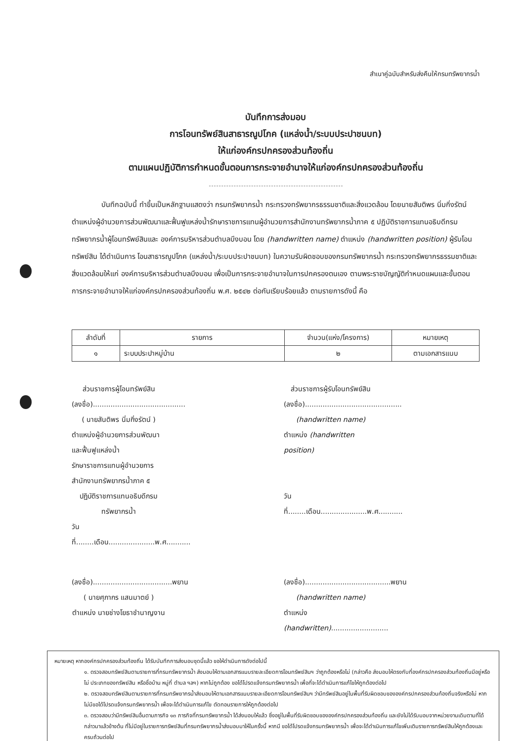สำเนาคู่ฉบับสำหรับส่งคืนให้กรมทรัพยากรน้ำ
บันทึกการส่งมอบ
การโอนทรัพย์สินสาธารณูปโภค (แหล่งน้ำ/ระบบประปาชนบท)
ให้แก่องค์กรปกครองส่วนท้องถิ่น
ตามแผนปฏิบัติการกำหนดขั้นตอนการกระจายอำนาจให้แก่องค์กรปกครองส่วนท้องถิ่น
บันทึกฉบับนี้ ทำขึ้นเป็นหลักฐานแสดงว่า กรมทรัพยากรน้ำ กระทรวงทรัพยากรธรรมชาติและสิ่งแวดล้อม โดยนายสันติพร นิ่มกิ่งรัตน์ ตำแหน่งผู้อำนวยการส่วนพัฒนาและฟื้นฟูแหล่งน้ำรักษาราชการแทนผู้อำนวยการสำนักงานทรัพยากรน้ำภาค ๕ ปฏิบัติราชการแทนอธิบดีกรมทรัพยากรน้ำผู้โอนทรัพย์สินและ องค์การบริหารส่วนตำบลบึงบอน โดย (handwritten name) ตำแหน่ง (handwritten position) ผู้รับโอนทรัพย์สิน ได้ดำเนินการ โอนสาธารณูปโภค (แหล่งน้ำ/ระบบประปาชนบท) ในความรับผิดชอบของกรมทรัพยากรน้ำ กระทรวงทรัพยากรธรรมชาติและสิ่งแวดล้อมให้แก่ องค์การบริหารส่วนตำบลบึงบอน เพื่อเป็นการกระจายอำนาจในการปกครองตนเอง ตามพระราชบัญญัติกำหนดแผนและขั้นตอนการกระจายอำนาจให้แก่องค์กรปกครองส่วนท้องถิ่น พ.ศ. ๒๕๔๒ ต่อกันเรียบร้อยแล้ว ตามรายการดังนี้ คือ
| ลำดับที่ | รายการ | จำนวน(แห่ง/โครงการ) | หมายเหตุ |
| --- | --- | --- | --- |
| ๑ | ระบบประปาหมู่บ้าน | ๒ | ตามเอกสารแนบ |
ส่วนราชการผู้โอนทรัพย์สิน
(ลงชื่อ)..........................................
( นายสันติพร นิ่มกิ่งรัตน์ )
ตำแหน่งผู้อำนวยการส่วนพัฒนาและฟื้นฟูแหล่งน้ำ
รักษาราชการแทนผู้อำนวยการสำนักงานทรัพยากรน้ำภาค ๕
ปฏิบัติราชการแทนอธิบดีกรมทรัพยากรน้ำ
วันที่........เดือน.....................พ.ศ...........
ส่วนราชการผู้รับโอนทรัพย์สิน
(ลงชื่อ)............................................
(handwritten name)
ตำแหน่ง (handwritten position)
วันที่........เดือน.....................พ.ศ...........
(ลงชื่อ)....................................พยาน
( นายศุภากร แสนมาตย์ )
ตำแหน่ง นายช่างโยธาชำนาญงาน
(ลงชื่อ).......................................พยาน
(handwritten name)
ตำแหน่ง (handwritten)..........................
หมายเหตุ หากองค์กรปกครองส่วนท้องถิ่น ได้รับบันทึกการส่งมอบชุดนี้แล้ว ขอให้ดำเนินการดังต่อไปนี้
๑. ตรวจสอบทรัพย์สินตามรายการที่กรมทรัพยากรน้ำ ส่งมอบให้ตามเอกสารแนบรายละเอียดการโอนทรัพย์สินฯ ว่าถูกต้องหรือไม่ (กล่าวคือ ส่งมอบให้ตรงกับที่องค์กรปกครองส่วนท้องถิ่นมีอยู่หรือไม่ ประเภทของทรัพย์สิน หรือชื่อบ้าน หมู่ที่ ตำบล ฯลฯ) หากไม่ถูกต้อง ขอได้โปรดแจ้งกรมทรัพยากรน้ำ เพื่อที่จะได้ดำเนินการแก้ไขให้ถูกต้องต่อไป
๒. ตรวจสอบทรัพย์สินตามรายการที่กรมทรัพยากรน้ำส่งมอบให้ตามเอกสารแนบรายละเอียดการโอนทรัพย์สินฯ ว่ามีทรัพย์สินอยู่ในพื้นที่รับผิดชอบขององค์กรปกครองส่วนท้องถิ่นจริงหรือไม่ หากไม่มีขอได้โปรดแจ้งกรมทรัพยากรน้ำ เพื่อจะได้ดำเนินการแก้ไข ตัดทอนรายการให้ถูกต้องต่อไป
๓. ตรวจสอบว่ามีทรัพย์สินอื่นตามภารกิจ ๑๓ ภารกิจที่กรมทรัพยากรน้ำ ได้ส่งมอบให้แล้ว ซึ่งอยู่ในพื้นที่รับผิดชอบขององค์กรปกครองส่วนท้องถิ่น และยังไม่ได้รับมอบจากหน่วยงานเดิมตามที่ได้กล่าวมาแล้วข้างต้น ที่ไม่มีอยู่ในรายการทรัพย์สินที่กรมทรัพยากรน้ำส่งมอบมาให้ในครั้งนี้ หากมี ขอได้โปรดแจ้งกรมทรัพยากรน้ำ เพื่อจะได้ดำเนินการแก้ไขเพิ่มเติมรายการทรัพย์สินให้ถูกต้องและครบถ้วนต่อไป